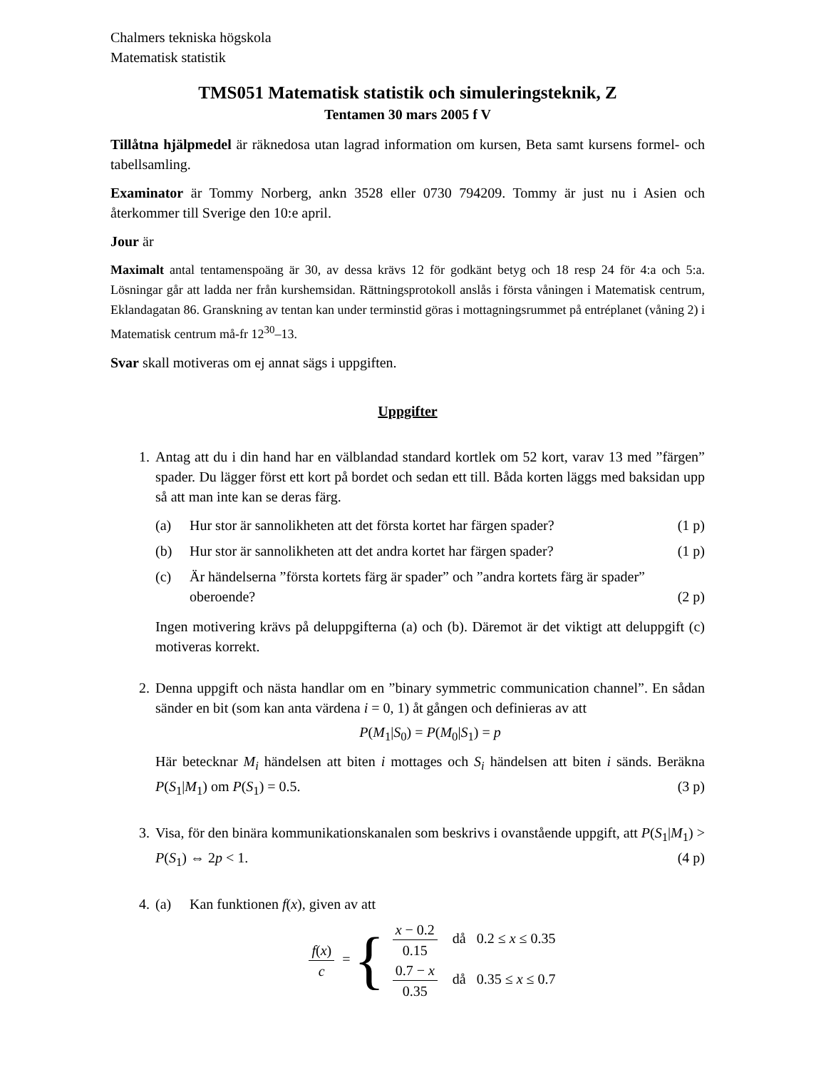Chalmers tekniska högskola
Matematisk statistik
TMS051 Matematisk statistik och simuleringsteknik, Z
Tentamen 30 mars 2005 f V
Tillåtna hjälpmedel är räknedosa utan lagrad information om kursen, Beta samt kursens formel- och tabellsamling.
Examinator är Tommy Norberg, ankn 3528 eller 0730 794209. Tommy är just nu i Asien och återkommer till Sverige den 10:e april.
Jour är
Maximalt antal tentamenspoäng är 30, av dessa krävs 12 för godkänt betyg och 18 resp 24 för 4:a och 5:a. Lösningar går att ladda ner från kurshemsidan. Rättningsprotokoll anslås i första våningen i Matematisk centrum, Eklandagatan 86. Granskning av tentan kan under terminstid göras i mottagningsrummet på entréplanet (våning 2) i Matematisk centrum må-fr 12<sup>30</sup>–13.
Svar skall motiveras om ej annat sägs i uppgiften.
Uppgifter
1. Antag att du i din hand har en välblandad standard kortlek om 52 kort, varav 13 med ”färgen” spader. Du lägger först ett kort på bordet och sedan ett till. Båda korten läggs med baksidan upp så att man inte kan se deras färg.
(a) Hur stor är sannolikheten att det första kortet har färgen spader? (1 p)
(b) Hur stor är sannolikheten att det andra kortet har färgen spader? (1 p)
(c) Är händelserna ”första kortets färg är spader” och ”andra kortets färg är spader” oberoende? (2 p)
Ingen motivering krävs på deluppgifterna (a) och (b). Däremot är det viktigt att deluppgift (c) motiveras korrekt.
2. Denna uppgift och nästa handlar om en ”binary symmetric communication channel”. En sådan sänder en bit (som kan anta värdena i = 0, 1) åt gången och definieras av att
P(M<sub>1</sub>|S<sub>0</sub>) = P(M<sub>0</sub>|S<sub>1</sub>) = p
Här betecknar M<sub>i</sub> händelsen att biten i mottages och S<sub>i</sub> händelsen att biten i sänds. Beräkna P(S<sub>1</sub>|M<sub>1</sub>) om P(S<sub>1</sub>) = 0.5. (3 p)
3. Visa, för den binära kommunikationskanalen som beskrivs i ovanstående uppgift, att P(S<sub>1</sub>|M<sub>1</sub>) > P(S<sub>1</sub>) ⇔ 2p < 1. (4 p)
4. (a) Kan funktionen f(x), given av att
f(x) c = {
x − 0.2 0.15 då 0.2 ≤ x ≤ 0.35
0.7 − x 0.35 då 0.35 ≤ x ≤ 0.7